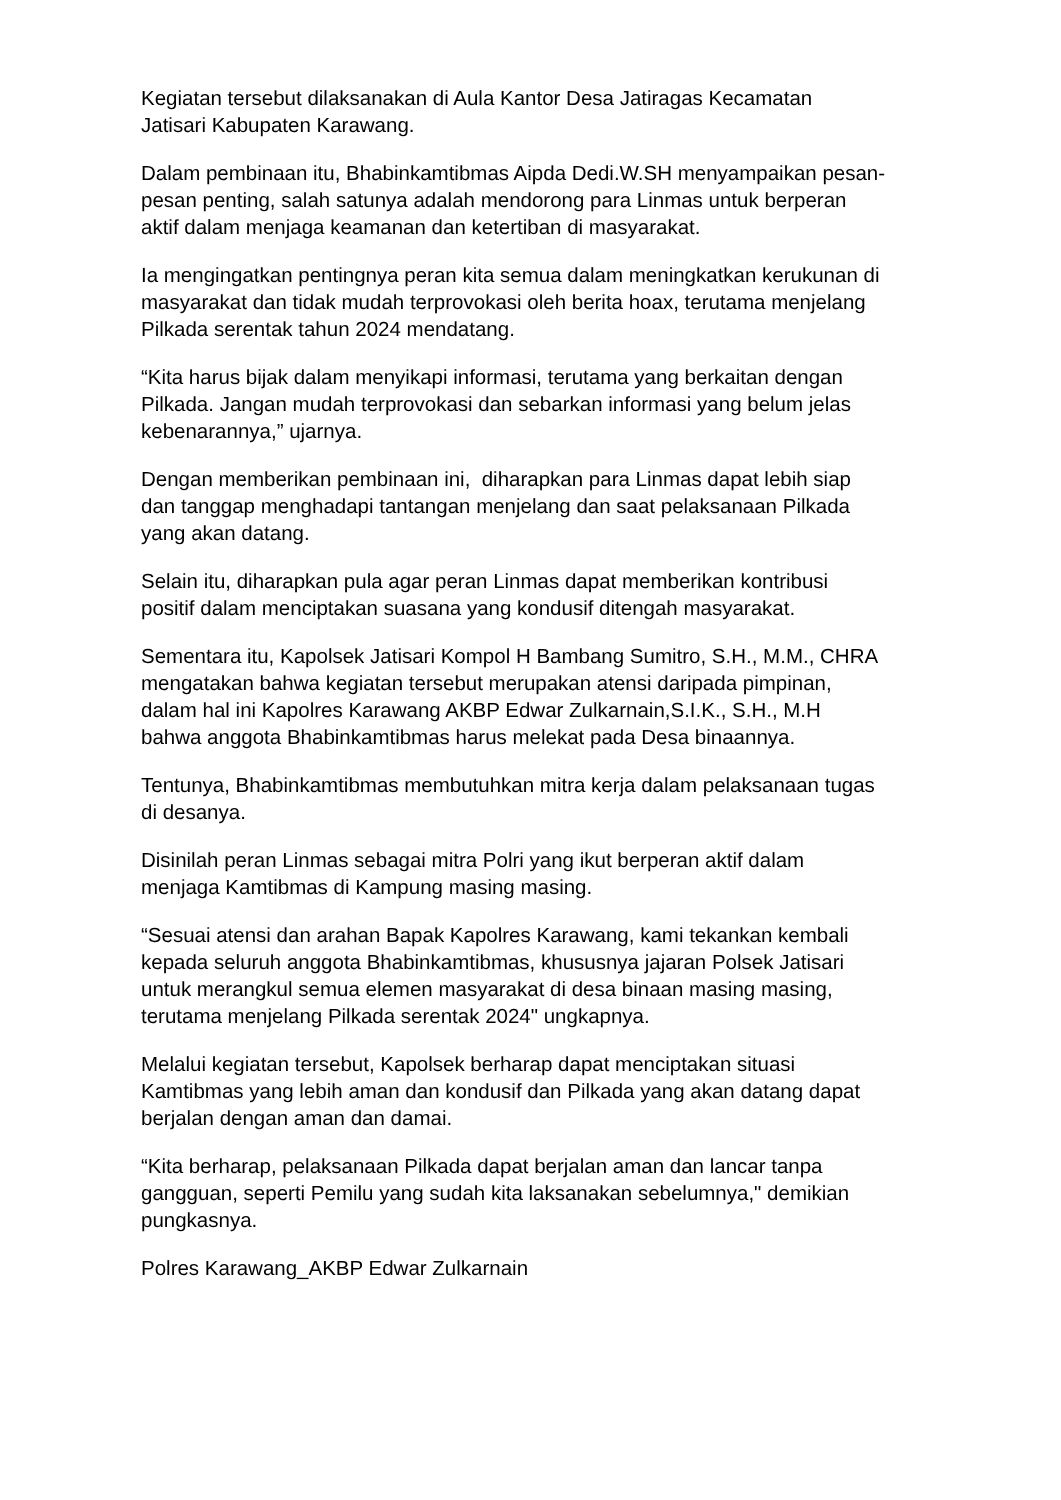Kegiatan tersebut dilaksanakan di Aula Kantor Desa Jatiragas Kecamatan
Jatisari Kabupaten Karawang.
Dalam pembinaan itu, Bhabinkamtibmas Aipda Dedi.W.SH menyampaikan pesan-
pesan penting, salah satunya adalah mendorong para Linmas untuk berperan
aktif dalam menjaga keamanan dan ketertiban di masyarakat.
Ia mengingatkan pentingnya peran kita semua dalam meningkatkan kerukunan di
masyarakat dan tidak mudah terprovokasi oleh berita hoax, terutama menjelang
Pilkada serentak tahun 2024 mendatang.
“Kita harus bijak dalam menyikapi informasi, terutama yang berkaitan dengan
Pilkada. Jangan mudah terprovokasi dan sebarkan informasi yang belum jelas
kebenarannya,” ujarnya.
Dengan memberikan pembinaan ini, diharapkan para Linmas dapat lebih siap
dan tanggap menghadapi tantangan menjelang dan saat pelaksanaan Pilkada
yang akan datang.
Selain itu, diharapkan pula agar peran Linmas dapat memberikan kontribusi
positif dalam menciptakan suasana yang kondusif ditengah masyarakat.
Sementara itu, Kapolsek Jatisari Kompol H Bambang Sumitro, S.H., M.M., CHRA
mengatakan bahwa kegiatan tersebut merupakan atensi daripada pimpinan,
dalam hal ini Kapolres Karawang AKBP Edwar Zulkarnain,S.I.K., S.H., M.H
bahwa anggota Bhabinkamtibmas harus melekat pada Desa binaannya.
Tentunya, Bhabinkamtibmas membutuhkan mitra kerja dalam pelaksanaan tugas
di desanya.
Disinilah peran Linmas sebagai mitra Polri yang ikut berperan aktif dalam
menjaga Kamtibmas di Kampung masing masing.
“Sesuai atensi dan arahan Bapak Kapolres Karawang, kami tekankan kembali
kepada seluruh anggota Bhabinkamtibmas, khususnya jajaran Polsek Jatisari
untuk merangkul semua elemen masyarakat di desa binaan masing masing,
terutama menjelang Pilkada serentak 2024" ungkapnya.
Melalui kegiatan tersebut, Kapolsek berharap dapat menciptakan situasi
Kamtibmas yang lebih aman dan kondusif dan Pilkada yang akan datang dapat
berjalan dengan aman dan damai.
“Kita berharap, pelaksanaan Pilkada dapat berjalan aman dan lancar tanpa
gangguan, seperti Pemilu yang sudah kita laksanakan sebelumnya," demikian
pungkasnya.
Polres Karawang_AKBP Edwar Zulkarnain